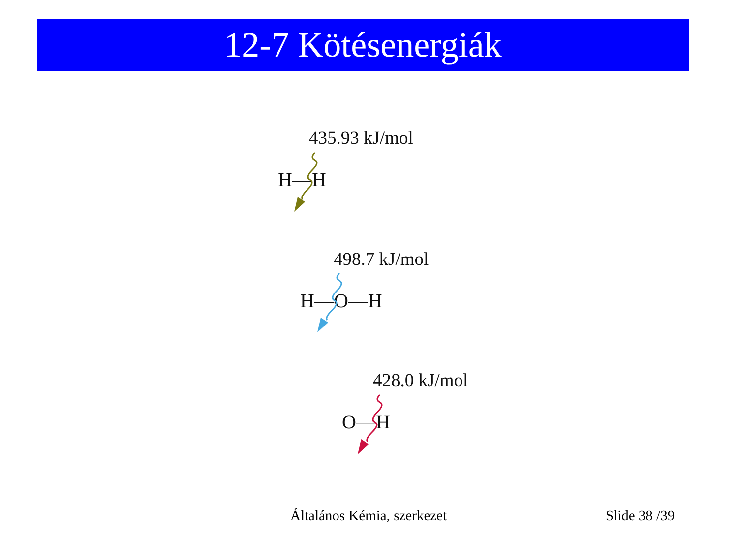12-7 Kötésenergiák
435.93 kJ/mol
H—H
498.7 kJ/mol
H—O—H
428.0 kJ/mol
O—H
Általános Kémia, szerkezet Slide 38 /39